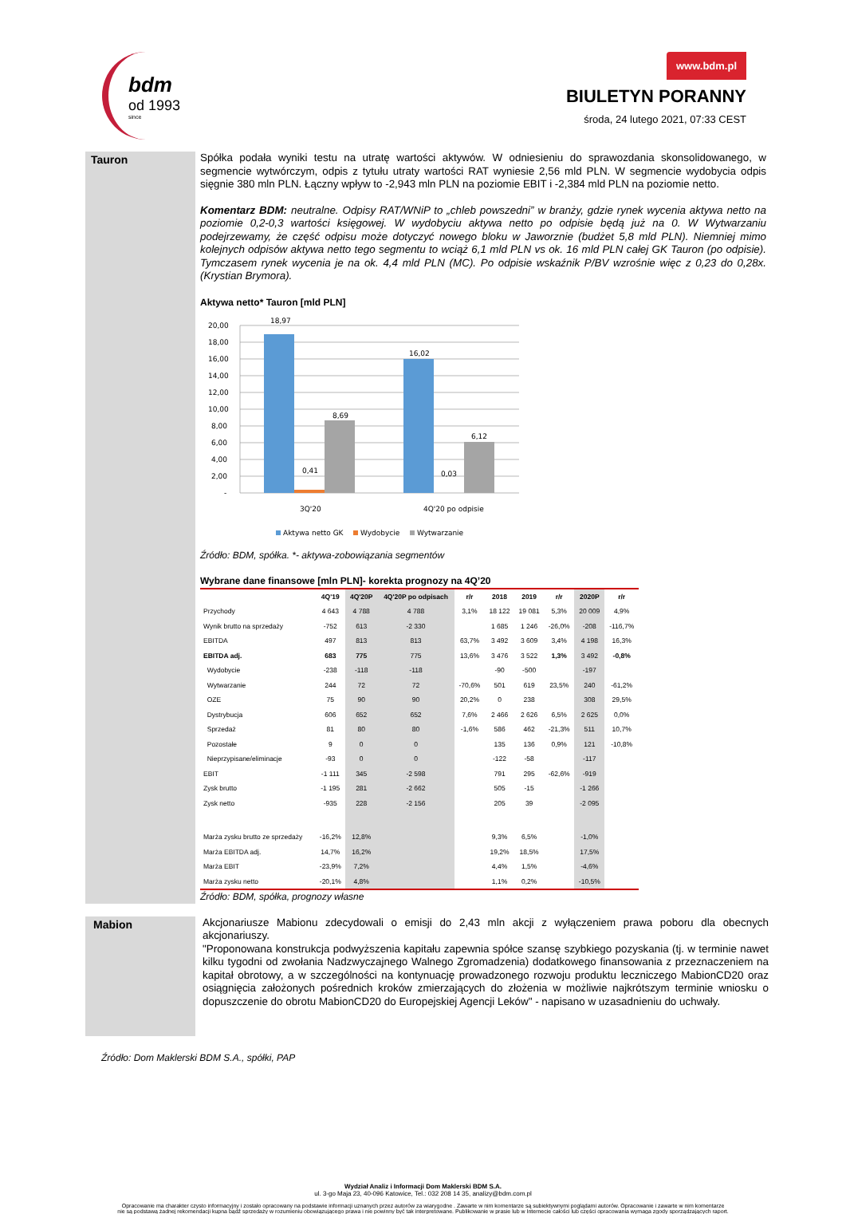bdm
od 1993
since
www.bdm.pl
BIULETYN PORANNY
środa, 24 lutego 2021, 07:33 CEST
Tauron
Spółka podała wyniki testu na utratę wartości aktywów. W odniesieniu do sprawozdania skonsolidowanego, w segmencie wytwórczym, odpis z tytułu utraty wartości RAT wyniesie 2,56 mld PLN. W segmencie wydobycia odpis sięgnie 380 mln PLN. Łączny wpływ to -2,943 mln PLN na poziomie EBIT i -2,384 mld PLN na poziomie netto.
Komentarz BDM: neutralne. Odpisy RAT/WNiP to „chleb powszedni” w branży, gdzie rynek wycenia aktywa netto na poziomie 0,2-0,3 wartości księgowej. W wydobyciu aktywa netto po odpisie będą już na 0. W Wytwarzaniu podejrzewamy, że część odpisu może dotyczyć nowego bloku w Jaworznie (budżet 5,8 mld PLN). Niemniej mimo kolejnych odpisów aktywa netto tego segmentu to wciąż 6,1 mld PLN vs ok. 16 mld PLN całej GK Tauron (po odpisie). Tymczasem rynek wycenia je na ok. 4,4 mld PLN (MC). Po odpisie wskaźnik P/BV wzrośnie więc z 0,23 do 0,28x.(Krystian Brymora).
Aktywa netto* Tauron [mld PLN]
20,00
18,00
16,00
14,00
12,00
10,00
8,00
6,00
4,00
2,00
-
18,97
0,41
8,69
16,02
0,03
6,12
3Q'20
4Q'20 po odpisie
Aktywa netto GK
Wydobycie
Wytwarzanie
Źródło: BDM, spółka. *- aktywa-zobowiązania segmentów
Wybrane dane finansowe [mln PLN]- korekta prognozy na 4Q’20
| | 4Q'19 | 4Q'20P | 4Q'20P po odpisach | r/r | 2018 | 2019 | r/r | 2020P | r/r |
| --- | --- | --- | --- | --- | --- | --- | --- | --- | --- |
| Przychody | 4 643 | 4 788 | 4 788 | 3,1% | 18 122 | 19 081 | 5,3% | 20 009 | 4,9% |
| Wynik brutto na sprzedaży | -752 | 613 | -2 330 | | 1 685 | 1 246 | -26,0% | -208 | -116,7% |
| EBITDA | 497 | 813 | 813 | 63,7% | 3 492 | 3 609 | 3,4% | 4 198 | 16,3% |
| EBITDA adj. | 683 | 775 | 775 | 13,6% | 3 476 | 3 522 | 1,3% | 3 492 | -0,8% |
| Wydobycie | -238 | -118 | -118 | | -90 | -500 | | -197 | |
| Wytwarzanie | 244 | 72 | 72 | -70,6% | 501 | 619 | 23,5% | 240 | -61,2% |
| OZE | 75 | 90 | 90 | 20,2% | 0 | 238 | | 308 | 29,5% |
| Dystrybucja | 606 | 652 | 652 | 7,6% | 2 466 | 2 626 | 6,5% | 2 625 | 0,0% |
| Sprzedaż | 81 | 80 | 80 | -1,6% | 586 | 462 | -21,3% | 511 | 10,7% |
| Pozostałe | 9 | 0 | 0 | | 135 | 136 | 0,9% | 121 | -10,8% |
| Nieprzypisane/eliminacje | -93 | 0 | 0 | | -122 | -58 | | -117 | |
| EBIT | -1 111 | 345 | -2 598 | | 791 | 295 | -62,6% | -919 | |
| Zysk brutto | -1 195 | 281 | -2 662 | | 505 | -15 | | -1 266 | |
| Zysk netto | -935 | 228 | -2 156 | | 205 | 39 | | -2 095 | |
| Marża zysku brutto ze sprzedaży | -16,2% | 12,8% | | | 9,3% | 6,5% | | -1,0% | |
| Marża EBITDA adj. | 14,7% | 16,2% | | | 19,2% | 18,5% | | 17,5% | |
| Marża EBIT | -23,9% | 7,2% | | | 4,4% | 1,5% | | -4,6% | |
| Marża zysku netto | -20,1% | 4,8% | | | 1,1% | 0,2% | | -10,5% | |
Źródło: BDM, spółka, prognozy własne
Mabion
Akcjonariusze Mabionu zdecydowali o emisji do 2,43 mln akcji z wyłączeniem prawa poboru dla obecnych akcjonariuszy.
"Proponowana konstrukcja podwyższenia kapitału zapewnia spółce szansę szybkiego pozyskania (tj. w terminie nawet kilku tygodni od zwołania Nadzwyczajnego Walnego Zgromadzenia) dodatkowego finansowania z przeznaczeniem na kapitał obrotowy, a w szczególności na kontynuację prowadzonego rozwoju produktu leczniczego MabionCD20 oraz osiągnięcia założonych pośrednich kroków zmierzających do złożenia w możliwie najkrótszym terminie wniosku o dopuszczenie do obrotu MabionCD20 do Europejskiej Agencji Leków" - napisano w uzasadnieniu do uchwały.
Źródło: Dom Maklerski BDM S.A., spółki, PAP
Wydział Analiz i Informacji Dom Maklerski BDM S.A.
ul. 3-go Maja 23, 40-096 Katowice, Tel.: 032 208 14 35, analizy@bdm.com.pl
Opracowanie ma charakter czysto informacyjny i zostało opracowany na podstawie informacji uznanych przez autorów za wiarygodne . Zawarte w nim komentarze są subiektywnymi poglądami autorów. Opracowanie i zawarte w nim komentarze
nie są podstawą żadnej rekomendacji kupna bądź sprzedaży w rozumieniu obowiązującego prawa i nie powinny być tak interpretowane. Publikowanie w prasie lub w Internecie całości lub części opracowania wymaga zgody sporządzających raport.